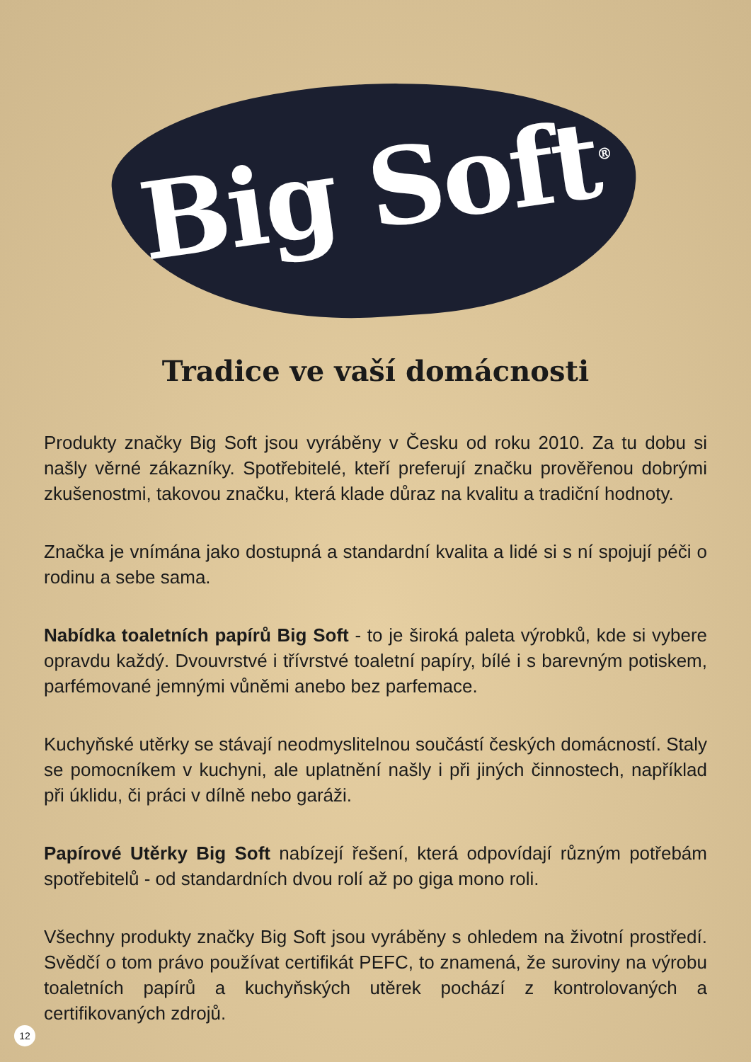Big Soft<sup>®</sup>
Tradice ve vaší domácnosti
Produkty značky Big Soft jsou vyráběny v Česku od roku 2010. Za tu dobu si našly věrné zákazníky. Spotřebitelé, kteří preferují značku prověřenou dobrými zkušenostmi, takovou značku, která klade důraz na kvalitu a tradiční hodnoty.
Značka je vnímána jako dostupná a standardní kvalita a lidé si s ní spojují péči o rodinu a sebe sama.
Nabídka toaletních papírů Big Soft - to je široká paleta výrobků, kde si vybere opravdu každý. Dvouvrstvé i třívrstvé toaletní papíry, bílé i s barevným potiskem, parfémované jemnými vůněmi anebo bez parfemace.
Kuchyňské utěrky se stávají neodmyslitelnou součástí českých domácností. Staly se pomocníkem v kuchyni, ale uplatnění našly i při jiných činnostech, například při úklidu, či práci v dílně nebo garáži.
Papírové Utěrky Big Soft nabízejí řešení, která odpovídají různým potřebám spotřebitelů - od standardních dvou rolí až po giga mono roli.
Všechny produkty značky Big Soft jsou vyráběny s ohledem na životní prostředí. Svědčí o tom právo používat certifikát PEFC, to znamená, že suroviny na výrobu toaletních papírů a kuchyňských utěrek pochází z kontrolovaných a certifikovaných zdrojů.
12